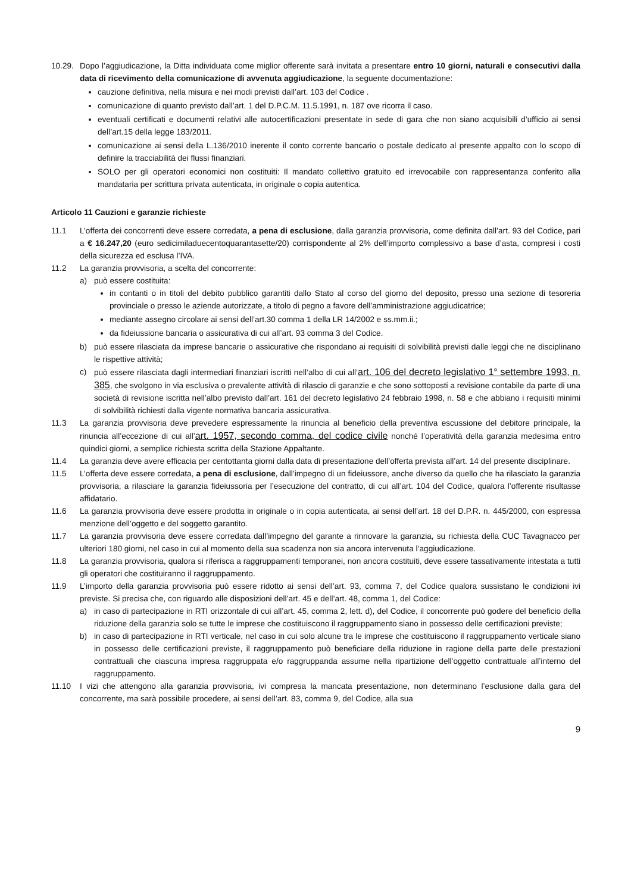10.29.
Dopo l’aggiudicazione, la Ditta individuata come miglior offerente sarà invitata a presentare entro 10 giorni, naturali e consecutivi dalla data di ricevimento della comunicazione di avvenuta aggiudicazione, la seguente documentazione:
cauzione definitiva, nella misura e nei modi previsti dall’art. 103 del Codice .
comunicazione di quanto previsto dall’art. 1 del D.P.C.M. 11.5.1991, n. 187 ove ricorra il caso.
eventuali certificati e documenti relativi alle autocertificazioni presentate in sede di gara che non siano acquisibili d’ufficio ai sensi dell’art.15 della legge 183/2011.
comunicazione ai sensi della L.136/2010 inerente il conto corrente bancario o postale dedicato al presente appalto con lo scopo di definire la tracciabilità dei flussi finanziari.
SOLO per gli operatori economici non costituiti: Il mandato collettivo gratuito ed irrevocabile con rappresentanza conferito alla mandataria per scrittura privata autenticata, in originale o copia autentica.
Articolo 11 Cauzioni e garanzie richieste
11.1 L’offerta dei concorrenti deve essere corredata, a pena di esclusione, dalla garanzia provvisoria, come definita dall’art. 93 del Codice, pari a € 16.247,20 (euro sedicimiladuecentoquarantasette/20) corrispondente al 2% dell’importo complessivo a base d’asta, compresi i costi della sicurezza ed esclusa l’IVA.
11.2 La garanzia provvisoria, a scelta del concorrente:
a) può essere costituita:
in contanti o in titoli del debito pubblico garantiti dallo Stato al corso del giorno del deposito, presso una sezione di tesoreria provinciale o presso le aziende autorizzate, a titolo di pegno a favore dell’amministrazione aggiudicatrice;
mediante assegno circolare ai sensi dell’art.30 comma 1 della LR 14/2002 e ss.mm.ii.;
da fideiussione bancaria o assicurativa di cui all’art. 93 comma 3 del Codice.
b) può essere rilasciata da imprese bancarie o assicurative che rispondano ai requisiti di solvibilità previsti dalle leggi che ne disciplinano le rispettive attività;
c) può essere rilasciata dagli intermediari finanziari iscritti nell’albo di cui all’art. 106 del decreto legislativo 1° settembre 1993, n. 385, che svolgono in via esclusiva o prevalente attività di rilascio di garanzie e che sono sottoposti a revisione contabile da parte di una società di revisione iscritta nell’albo previsto dall’art. 161 del decreto legislativo 24 febbraio 1998, n. 58 e che abbiano i requisiti minimi di solvibilità richiesti dalla vigente normativa bancaria assicurativa.
11.3 La garanzia provvisoria deve prevedere espressamente la rinuncia al beneficio della preventiva escussione del debitore principale, la rinuncia all’eccezione di cui all’art. 1957, secondo comma, del codice civile nonché l’operatività della garanzia medesima entro quindici giorni, a semplice richiesta scritta della Stazione Appaltante.
11.4 La garanzia deve avere efficacia per centottanta giorni dalla data di presentazione dell’offerta prevista all’art. 14 del presente disciplinare.
11.5 L’offerta deve essere corredata, a pena di esclusione, dall’impegno di un fideiussore, anche diverso da quello che ha rilasciato la garanzia provvisoria, a rilasciare la garanzia fideiussoria per l’esecuzione del contratto, di cui all’art. 104 del Codice, qualora l’offerente risultasse affidatario.
11.6 La garanzia provvisoria deve essere prodotta in originale o in copia autenticata, ai sensi dell’art. 18 del D.P.R. n. 445/2000, con espressa menzione dell’oggetto e del soggetto garantito.
11.7 La garanzia provvisoria deve essere corredata dall’impegno del garante a rinnovare la garanzia, su richiesta della CUC Tavagnacco per ulteriori 180 giorni, nel caso in cui al momento della sua scadenza non sia ancora intervenuta l’aggiudicazione.
11.8 La garanzia provvisoria, qualora si riferisca a raggruppamenti temporanei, non ancora costituiti, deve essere tassativamente intestata a tutti gli operatori che costituiranno il raggruppamento.
11.9 L’importo della garanzia provvisoria può essere ridotto ai sensi dell’art. 93, comma 7, del Codice qualora sussistano le condizioni ivi previste. Si precisa che, con riguardo alle disposizioni dell’art. 45 e dell’art. 48, comma 1, del Codice:
a) in caso di partecipazione in RTI orizzontale di cui all’art. 45, comma 2, lett. d), del Codice, il concorrente può godere del beneficio della riduzione della garanzia solo se tutte le imprese che costituiscono il raggruppamento siano in possesso delle certificazioni previste;
b) in caso di partecipazione in RTI verticale, nel caso in cui solo alcune tra le imprese che costituiscono il raggruppamento verticale siano in possesso delle certificazioni previste, il raggruppamento può beneficiare della riduzione in ragione della parte delle prestazioni contrattuali che ciascuna impresa raggruppata e/o raggruppanda assume nella ripartizione dell’oggetto contrattuale all’interno del raggruppamento.
11.10 I vizi che attengono alla garanzia provvisoria, ivi compresa la mancata presentazione, non determinano l’esclusione dalla gara del concorrente, ma sarà possibile procedere, ai sensi dell’art. 83, comma 9, del Codice, alla sua
9